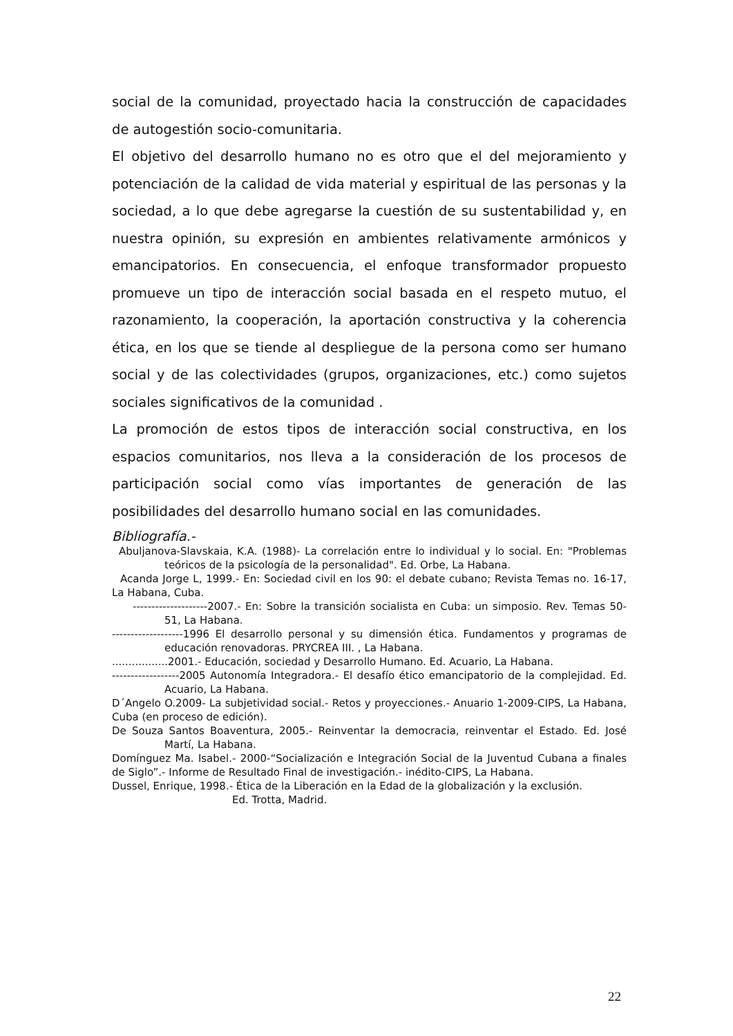social de la comunidad, proyectado hacia la construcción de capacidades de autogestión socio-comunitaria.
El objetivo del desarrollo humano no es otro que el del mejoramiento y potenciación de la calidad de vida material y espiritual de las personas y la sociedad, a lo que debe agregarse la cuestión de su sustentabilidad y, en nuestra opinión, su expresión en ambientes relativamente armónicos y emancipatorios. En consecuencia, el enfoque transformador propuesto promueve un tipo de interacción social basada en el respeto mutuo, el razonamiento, la cooperación, la aportación constructiva y la coherencia ética, en los que se tiende al despliegue de la persona como ser humano social y de las colectividades (grupos, organizaciones, etc.) como sujetos sociales significativos de la comunidad .
La promoción de estos tipos de interacción social constructiva, en los espacios comunitarios, nos lleva a la consideración de los procesos de participación social como vías importantes de generación de las posibilidades del desarrollo humano social en las comunidades.
Bibliografía.-
Abuljanova-Slavskaia, K.A. (1988)- La correlación entre lo individual y lo social. En: "Problemas teóricos de la psicología de la personalidad". Ed. Orbe, La Habana.
Acanda Jorge L, 1999.- En: Sociedad civil en los 90: el debate cubano; Revista Temas no. 16-17, La Habana, Cuba.
--------------------2007.- En: Sobre la transición socialista en Cuba: un simposio. Rev. Temas 50-51, La Habana.
-------------------1996 El desarrollo personal y su dimensión ética. Fundamentos y programas de educación renovadoras. PRYCREA III. , La Habana.
.................2001.- Educación, sociedad y Desarrollo Humano. Ed. Acuario, La Habana.
------------------2005 Autonomía Integradora.- El desafío ético emancipatorio de la complejidad. Ed. Acuario, La Habana.
D´Angelo O.2009- La subjetividad social.- Retos y proyecciones.- Anuario 1-2009-CIPS, La Habana, Cuba (en proceso de edición).
De Souza Santos Boaventura, 2005.- Reinventar la democracia, reinventar el Estado. Ed. José Martí, La Habana.
Domínguez Ma. Isabel.- 2000-“Socialización e Integración Social de la Juventud Cubana a finales de Siglo”.- Informe de Resultado Final de investigación.- inédito-CIPS, La Habana.
Dussel, Enrique, 1998.- Ética de la Liberación en la Edad de la globalización y la exclusión.
Ed. Trotta, Madrid.
22